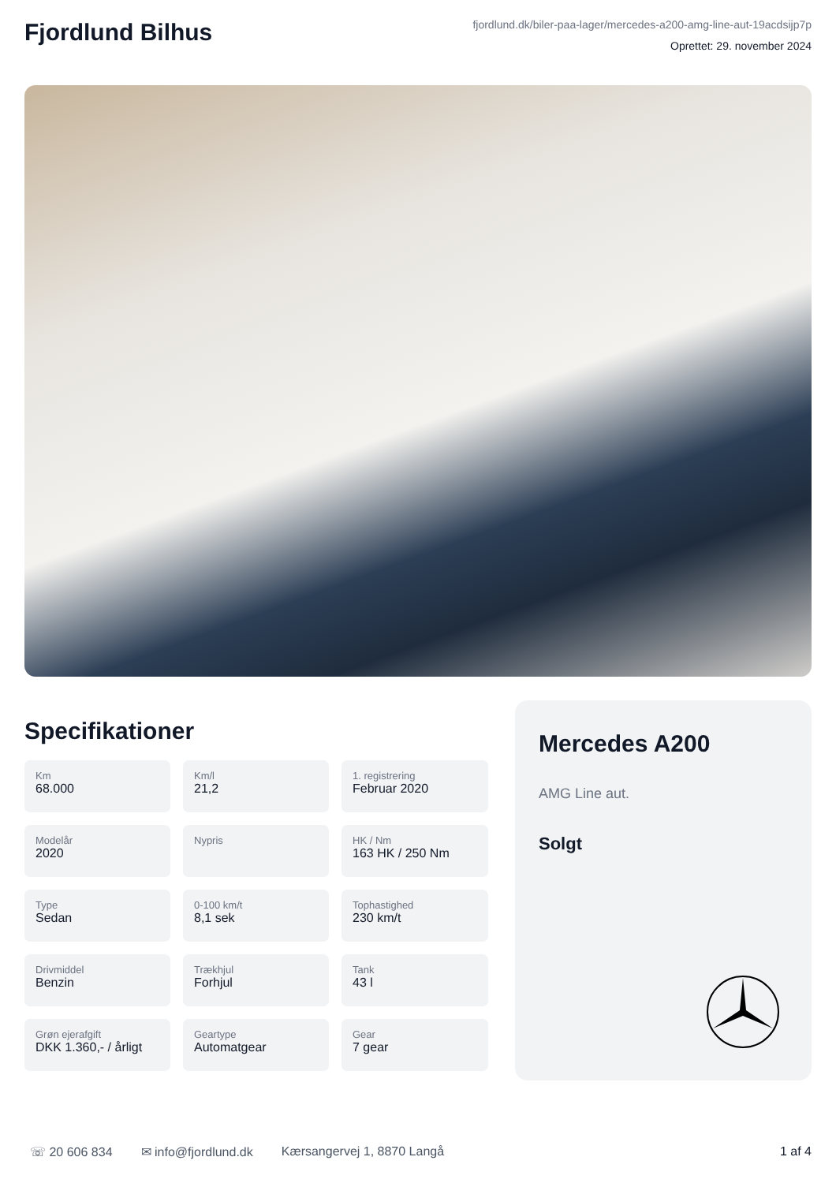Fjordlund Bilhus
fjordlund.dk/biler-paa-lager/mercedes-a200-amg-line-aut-19acdsijp7p
Oprettet: 29. november 2024
Specifikationer
Km
68.000
Km/l
21,2
1. registrering
Februar 2020
Modelår
2020
Nypris
HK / Nm
163 HK / 250 Nm
Type
Sedan
0-100 km/t
8,1 sek
Tophastighed
230 km/t
Drivmiddel
Benzin
Trækhjul
Forhjul
Tank
43 l
Grøn ejerafgift
DKK 1.360,- / årligt
Geartype
Automatgear
Gear
7 gear
Mercedes A200
AMG Line aut.
Solgt
☏ 20 606 834 ✉ info@fjordlund.dk Kærsangervej 1, 8870 Langå 1 af 4